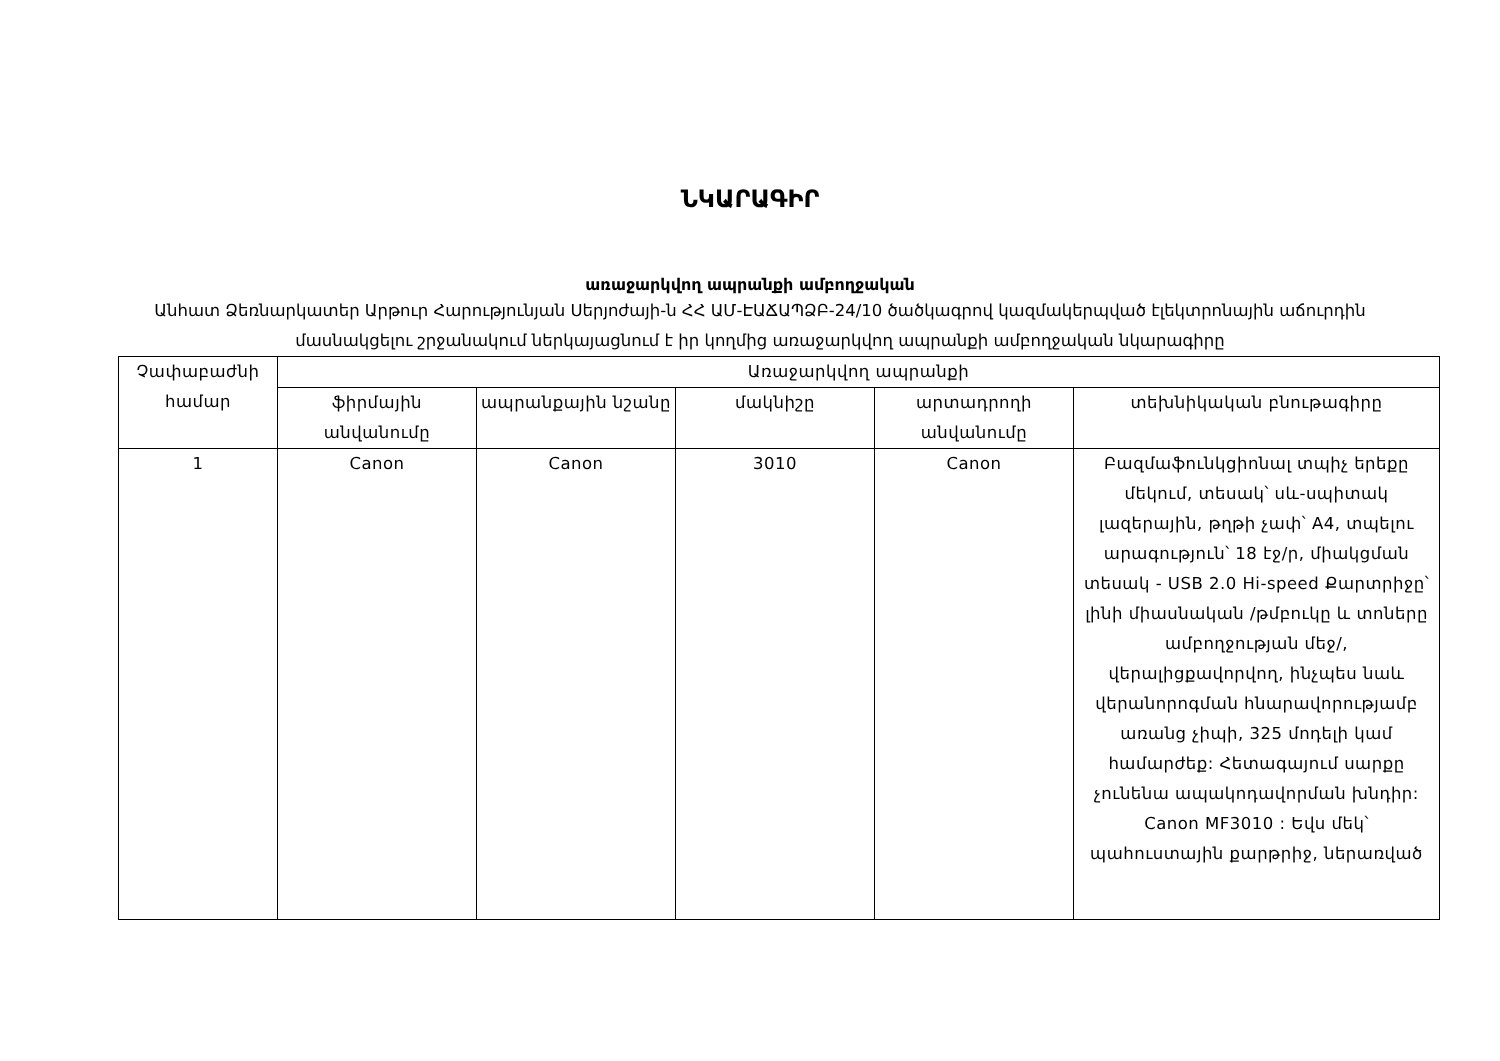ՆԿԱՐԱԳԻՐ
առաջարկվող ապրանքի ամբողջական
Անհատ Ձեռնարկատեր Արթուր Հարությունյան Սերյոժայի-ն ՀՀ ԱՄ-ԷԱՃԱՊՁԲ-24/10 ծածկագրով կազմակերպված էլեկտրոնային աճուրդին մասնակցելու շրջանակում ներկայացնում է իր կողմից առաջարկվող ապրանքի ամբողջական նկարագիրը
| Չափաբաժնի համար | Առաջարկվող ապրանքի | | | | |
| --- | --- | --- | --- | --- | --- |
| | ֆիրմային անվանումը | ապրանքային նշանը | մակնիշը | արտադրողի անվանումը | տեխնիկական բնութագիրը |
| 1 | Canon | Canon | 3010 | Canon | Բազմաֆունկցիոնալ տպիչ երեքը մեկում, տեսակ՝ սև-սպիտակ լազերային, թղթի չափ՝ A4, տպելու արագություն՝ 18 էջ/ր, միակցման տեսակ - USB 2.0 Hi-speed Քարտրիջը՝ լինի միասնական /թմբուկը և տոները ամբողջության մեջ/, վերալիցքավորվող, ինչպես նաև վերանորոգման հնարավորությամբ առանց չիպի, 325 մոդելի կամ համարժեք: Հետագայում սարքը չունենա ապակոդավորման խնդիր: Canon MF3010 : Եվս մեկ՝ պահուստային քարթրիջ, ներառված |